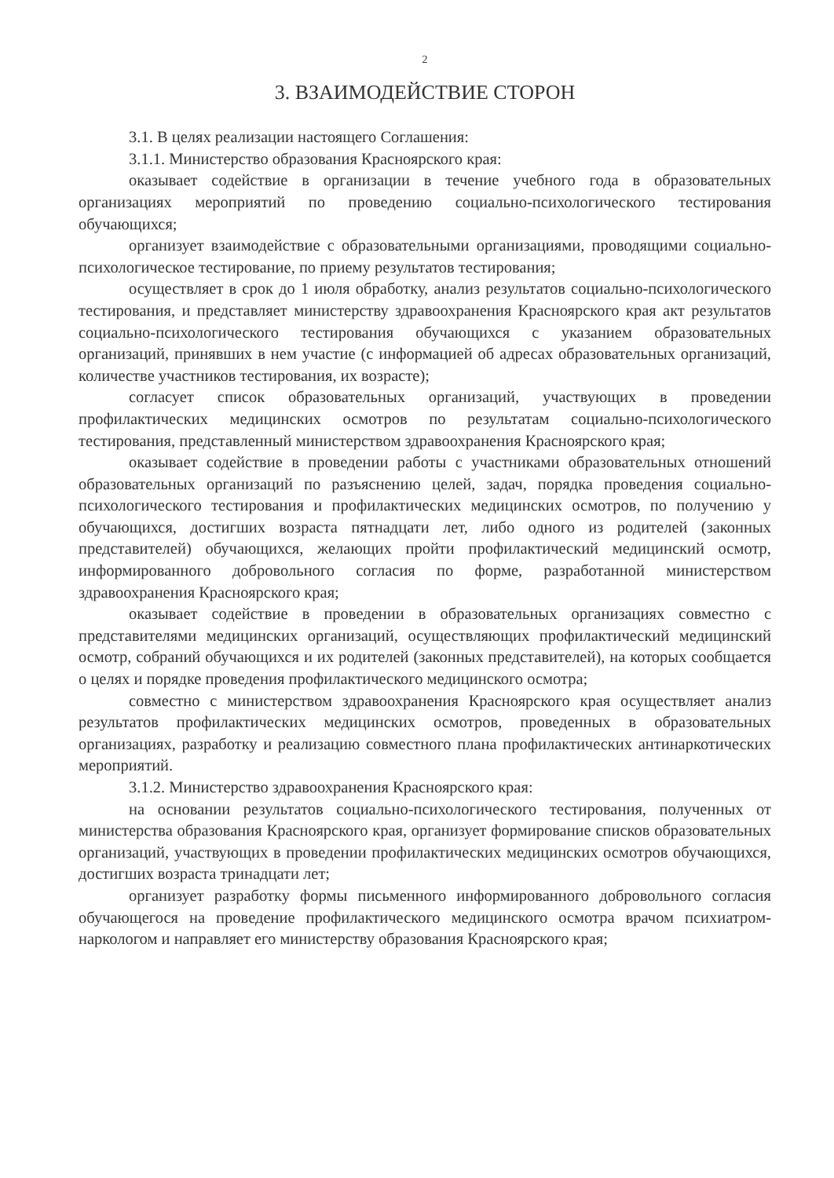2
3. ВЗАИМОДЕЙСТВИЕ СТОРОН
3.1. В целях реализации настоящего Соглашения:
3.1.1. Министерство образования Красноярского края:
оказывает содействие в организации в течение учебного года в образовательных организациях мероприятий по проведению социально-психологического тестирования обучающихся;
организует взаимодействие с образовательными организациями, проводящими социально-психологическое тестирование, по приему результатов тестирования;
осуществляет в срок до 1 июля обработку, анализ результатов социально-психологического тестирования, и представляет министерству здравоохранения Красноярского края акт результатов социально-психологического тестирования обучающихся с указанием образовательных организаций, принявших в нем участие (с информацией об адресах образовательных организаций, количестве участников тестирования, их возрасте);
согласует список образовательных организаций, участвующих в проведении профилактических медицинских осмотров по результатам социально-психологического тестирования, представленный министерством здравоохранения Красноярского края;
оказывает содействие в проведении работы с участниками образовательных отношений образовательных организаций по разъяснению целей, задач, порядка проведения социально-психологического тестирования и профилактических медицинских осмотров, по получению у обучающихся, достигших возраста пятнадцати лет, либо одного из родителей (законных представителей) обучающихся, желающих пройти профилактический медицинский осмотр, информированного добровольного согласия по форме, разработанной министерством здравоохранения Красноярского края;
оказывает содействие в проведении в образовательных организациях совместно с представителями медицинских организаций, осуществляющих профилактический медицинский осмотр, собраний обучающихся и их родителей (законных представителей), на которых сообщается о целях и порядке проведения профилактического медицинского осмотра;
совместно с министерством здравоохранения Красноярского края осуществляет анализ результатов профилактических медицинских осмотров, проведенных в образовательных организациях, разработку и реализацию совместного плана профилактических антинаркотических мероприятий.
3.1.2. Министерство здравоохранения Красноярского края:
на основании результатов социально-психологического тестирования, полученных от министерства образования Красноярского края, организует формирование списков образовательных организаций, участвующих в проведении профилактических медицинских осмотров обучающихся, достигших возраста тринадцати лет;
организует разработку формы письменного информированного добровольного согласия обучающегося на проведение профилактического медицинского осмотра врачом психиатром-наркологом и направляет его министерству образования Красноярского края;